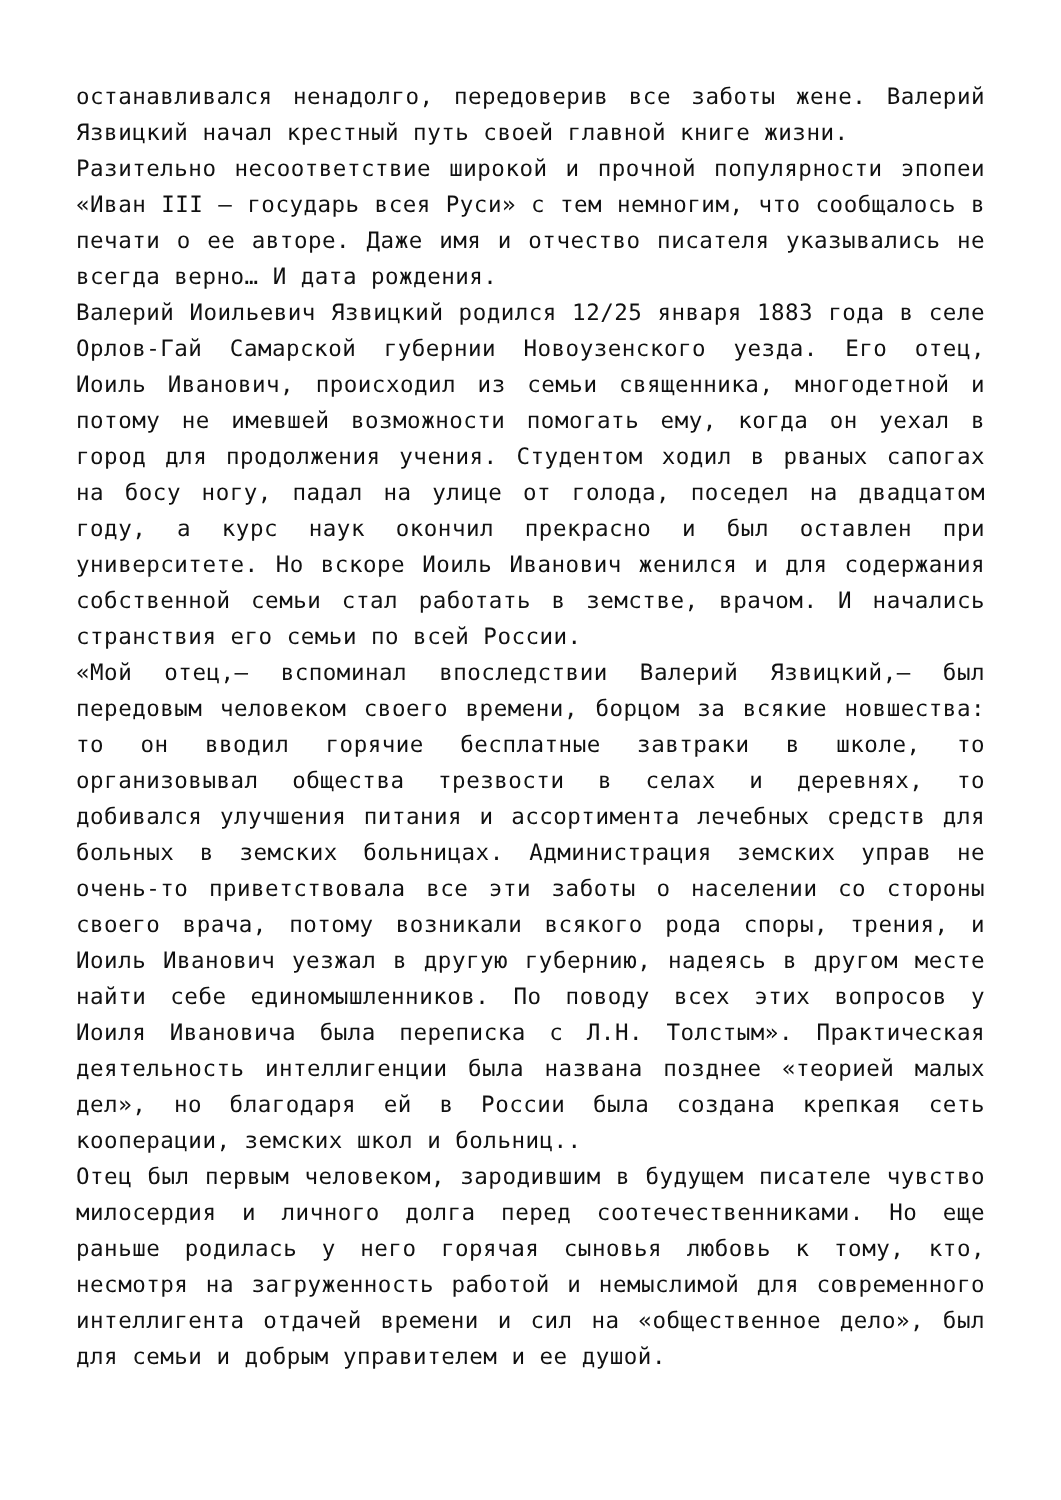останавливался ненадолго, передоверив все заботы жене. Валерий Язвицкий начал крестный путь своей главной книге жизни.
Разительно несоответствие широкой и прочной популярности эпопеи «Иван III — государь всея Руси» с тем немногим, что сообщалось в печати о ее авторе. Даже имя и отчество писателя указывались не всегда верно… И дата рождения.
Валерий Иоильевич Язвицкий родился 12/25 января 1883 года в селе Орлов-Гай Самарской губернии Новоузенского уезда. Его отец, Иоиль Иванович, происходил из семьи священника, многодетной и потому не имевшей возможности помогать ему, когда он уехал в город для продолжения учения. Студентом ходил в рваных сапогах на босу ногу, падал на улице от голода, поседел на двадцатом году, а курс наук окончил прекрасно и был оставлен при университете. Но вскоре Иоиль Иванович женился и для содержания собственной семьи стал работать в земстве, врачом. И начались странствия его семьи по всей России.
«Мой отец,— вспоминал впоследствии Валерий Язвицкий,— был передовым человеком своего времени, борцом за всякие новшества: то он вводил горячие бесплатные завтраки в школе, то организовывал общества трезвости в селах и деревнях, то добивался улучшения питания и ассортимента лечебных средств для больных в земских больницах. Администрация земских управ не очень-то приветствовала все эти заботы о населении со стороны своего врача, потому возникали всякого рода споры, трения, и Иоиль Иванович уезжал в другую губернию, надеясь в другом месте найти себе единомышленников. По поводу всех этих вопросов у Иоиля Ивановича была переписка с Л.Н. Толстым». Практическая деятельность интеллигенции была названа позднее «теорией малых дел», но благодаря ей в России была создана крепкая сеть кооперации, земских школ и больниц..
Отец был первым человеком, зародившим в будущем писателе чувство милосердия и личного долга перед соотечественниками. Но еще раньше родилась у него горячая сыновья любовь к тому, кто, несмотря на загруженность работой и немыслимой для современного интеллигента отдачей времени и сил на «общественное дело», был для семьи и добрым управителем и ее душой.